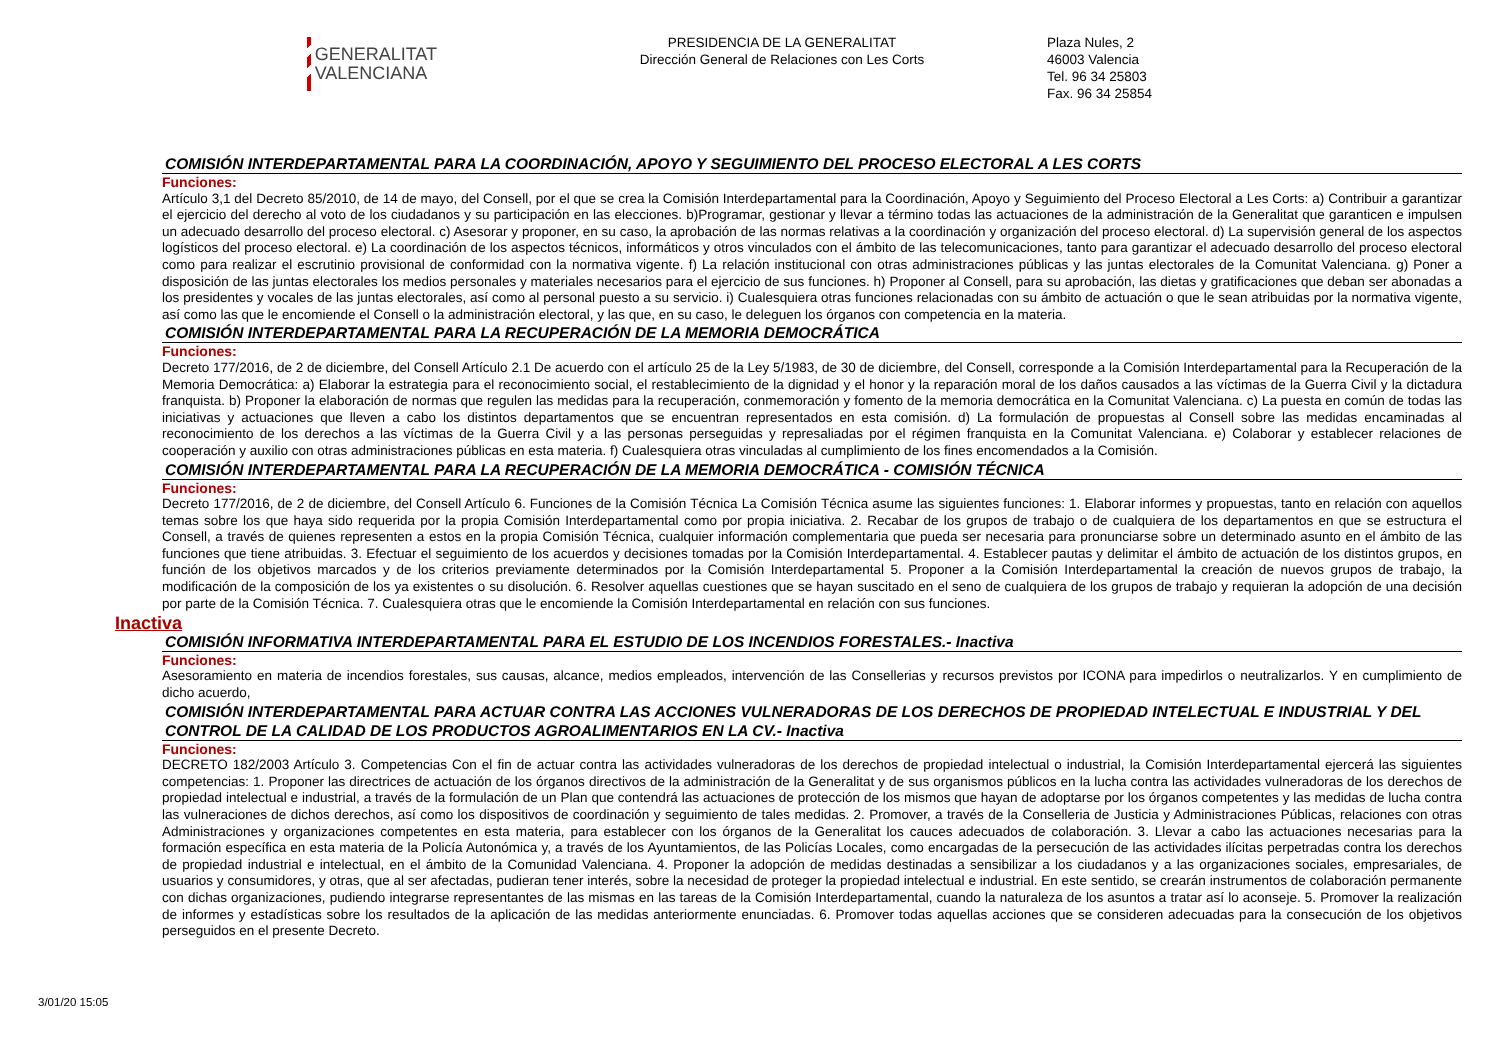GENERALITAT
VALENCIANA
PRESIDENCIA DE LA GENERALITAT
Dirección General de Relaciones con Les Corts
Plaza Nules, 2
46003 Valencia
Tel. 96 34 25803
Fax. 96 34 25854
COMISIÓN INTERDEPARTAMENTAL PARA LA COORDINACIÓN, APOYO Y SEGUIMIENTO DEL PROCESO ELECTORAL A LES CORTS
Funciones:
Artículo 3,1 del Decreto 85/2010, de 14 de mayo, del Consell, por el que se crea la Comisión Interdepartamental para la Coordinación, Apoyo y Seguimiento del Proceso Electoral a Les Corts: a) Contribuir a garantizar el ejercicio del derecho al voto de los ciudadanos y su participación en las elecciones. b)Programar, gestionar y llevar a término todas las actuaciones de la administración de la Generalitat que garanticen e impulsen un adecuado desarrollo del proceso electoral. c) Asesorar y proponer, en su caso, la aprobación de las normas relativas a la coordinación y organización del proceso electoral. d) La supervisión general de los aspectos logísticos del proceso electoral. e) La coordinación de los aspectos técnicos, informáticos y otros vinculados con el ámbito de las telecomunicaciones, tanto para garantizar el adecuado desarrollo del proceso electoral como para realizar el escrutinio provisional de conformidad con la normativa vigente. f) La relación institucional con otras administraciones públicas y las juntas electorales de la Comunitat Valenciana. g) Poner a disposición de las juntas electorales los medios personales y materiales necesarios para el ejercicio de sus funciones. h) Proponer al Consell, para su aprobación, las dietas y gratificaciones que deban ser abonadas a los presidentes y vocales de las juntas electorales, así como al personal puesto a su servicio. i) Cualesquiera otras funciones relacionadas con su ámbito de actuación o que le sean atribuidas por la normativa vigente, así como las que le encomiende el Consell o la administración electoral, y las que, en su caso, le deleguen los órganos con competencia en la materia.
COMISIÓN INTERDEPARTAMENTAL PARA LA RECUPERACIÓN DE LA MEMORIA DEMOCRÁTICA
Funciones:
Decreto 177/2016, de 2 de diciembre, del Consell Artículo 2.1 De acuerdo con el artículo 25 de la Ley 5/1983, de 30 de diciembre, del Consell, corresponde a la Comisión Interdepartamental para la Recuperación de la Memoria Democrática: a) Elaborar la estrategia para el reconocimiento social, el restablecimiento de la dignidad y el honor y la reparación moral de los daños causados a las víctimas de la Guerra Civil y la dictadura franquista. b) Proponer la elaboración de normas que regulen las medidas para la recuperación, conmemoración y fomento de la memoria democrática en la Comunitat Valenciana. c) La puesta en común de todas las iniciativas y actuaciones que lleven a cabo los distintos departamentos que se encuentran representados en esta comisión. d) La formulación de propuestas al Consell sobre las medidas encaminadas al reconocimiento de los derechos a las víctimas de la Guerra Civil y a las personas perseguidas y represaliadas por el régimen franquista en la Comunitat Valenciana. e) Colaborar y establecer relaciones de cooperación y auxilio con otras administraciones públicas en esta materia. f) Cualesquiera otras vinculadas al cumplimiento de los fines encomendados a la Comisión.
COMISIÓN INTERDEPARTAMENTAL PARA LA RECUPERACIÓN DE LA MEMORIA DEMOCRÁTICA - COMISIÓN TÉCNICA
Funciones:
Decreto 177/2016, de 2 de diciembre, del Consell Artículo 6. Funciones de la Comisión Técnica La Comisión Técnica asume las siguientes funciones: 1. Elaborar informes y propuestas, tanto en relación con aquellos temas sobre los que haya sido requerida por la propia Comisión Interdepartamental como por propia iniciativa. 2. Recabar de los grupos de trabajo o de cualquiera de los departamentos en que se estructura el Consell, a través de quienes representen a estos en la propia Comisión Técnica, cualquier información complementaria que pueda ser necesaria para pronunciarse sobre un determinado asunto en el ámbito de las funciones que tiene atribuidas. 3. Efectuar el seguimiento de los acuerdos y decisiones tomadas por la Comisión Interdepartamental. 4. Establecer pautas y delimitar el ámbito de actuación de los distintos grupos, en función de los objetivos marcados y de los criterios previamente determinados por la Comisión Interdepartamental 5. Proponer a la Comisión Interdepartamental la creación de nuevos grupos de trabajo, la modificación de la composición de los ya existentes o su disolución. 6. Resolver aquellas cuestiones que se hayan suscitado en el seno de cualquiera de los grupos de trabajo y requieran la adopción de una decisión por parte de la Comisión Técnica. 7. Cualesquiera otras que le encomiende la Comisión Interdepartamental en relación con sus funciones.
Inactiva
COMISIÓN INFORMATIVA INTERDEPARTAMENTAL PARA EL ESTUDIO DE LOS INCENDIOS FORESTALES.- Inactiva
Funciones:
Asesoramiento en materia de incendios forestales, sus causas, alcance, medios empleados, intervención de las Consellerias y recursos previstos por ICONA para impedirlos o neutralizarlos. Y en cumplimiento de dicho acuerdo,
COMISIÓN INTERDEPARTAMENTAL PARA ACTUAR CONTRA LAS ACCIONES VULNERADORAS DE LOS DERECHOS DE PROPIEDAD INTELECTUAL E INDUSTRIAL Y DEL CONTROL DE LA CALIDAD DE LOS PRODUCTOS AGROALIMENTARIOS EN LA CV.- Inactiva
Funciones:
DECRETO 182/2003 Artículo 3. Competencias Con el fin de actuar contra las actividades vulneradoras de los derechos de propiedad intelectual o industrial, la Comisión Interdepartamental ejercerá las siguientes competencias: 1. Proponer las directrices de actuación de los órganos directivos de la administración de la Generalitat y de sus organismos públicos en la lucha contra las actividades vulneradoras de los derechos de propiedad intelectual e industrial, a través de la formulación de un Plan que contendrá las actuaciones de protección de los mismos que hayan de adoptarse por los órganos competentes y las medidas de lucha contra las vulneraciones de dichos derechos, así como los dispositivos de coordinación y seguimiento de tales medidas. 2. Promover, a través de la Conselleria de Justicia y Administraciones Públicas, relaciones con otras Administraciones y organizaciones competentes en esta materia, para establecer con los órganos de la Generalitat los cauces adecuados de colaboración. 3. Llevar a cabo las actuaciones necesarias para la formación específica en esta materia de la Policía Autonómica y, a través de los Ayuntamientos, de las Policías Locales, como encargadas de la persecución de las actividades ilícitas perpetradas contra los derechos de propiedad industrial e intelectual, en el ámbito de la Comunidad Valenciana. 4. Proponer la adopción de medidas destinadas a sensibilizar a los ciudadanos y a las organizaciones sociales, empresariales, de usuarios y consumidores, y otras, que al ser afectadas, pudieran tener interés, sobre la necesidad de proteger la propiedad intelectual e industrial. En este sentido, se crearán instrumentos de colaboración permanente con dichas organizaciones, pudiendo integrarse representantes de las mismas en las tareas de la Comisión Interdepartamental, cuando la naturaleza de los asuntos a tratar así lo aconseje. 5. Promover la realización de informes y estadísticas sobre los resultados de la aplicación de las medidas anteriormente enunciadas. 6. Promover todas aquellas acciones que se consideren adecuadas para la consecución de los objetivos perseguidos en el presente Decreto.
3/01/20 15:05